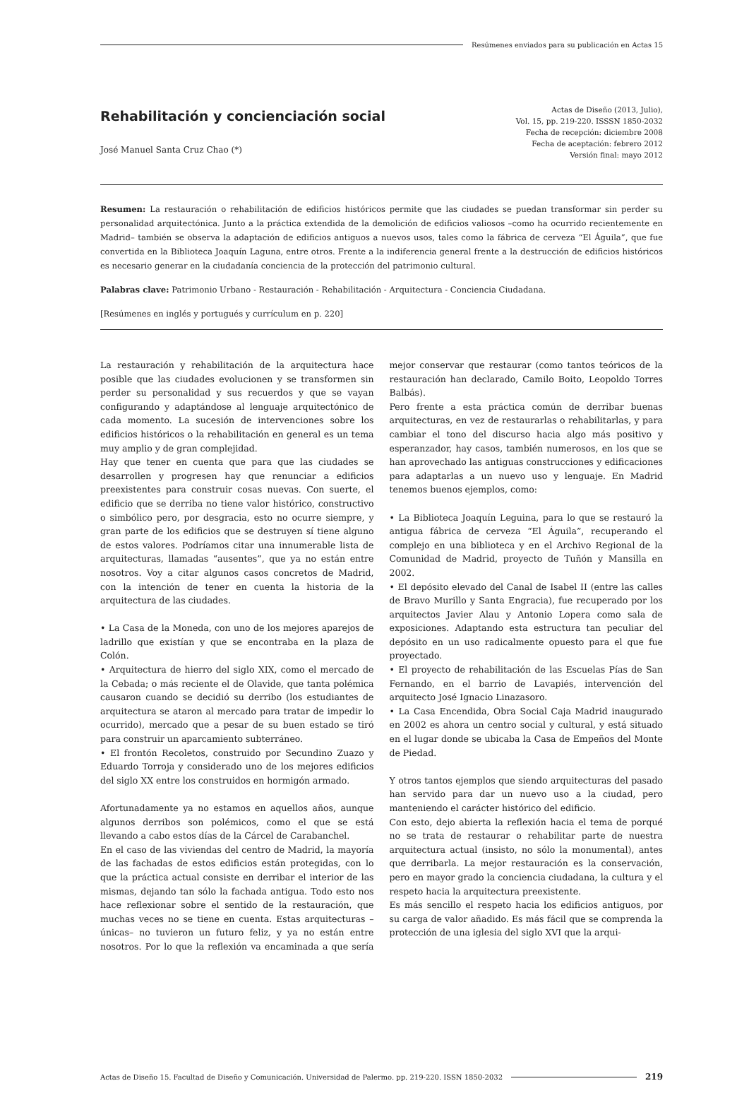Resúmenes enviados para su publicación en Actas 15
Rehabilitación y concienciación social
José Manuel Santa Cruz Chao (*)
Actas de Diseño (2013, Julio),
Vol. 15, pp. 219-220. ISSSN 1850-2032
Fecha de recepción: diciembre 2008
Fecha de aceptación: febrero 2012
Versión final: mayo 2012
Resumen: La restauración o rehabilitación de edificios históricos permite que las ciudades se puedan transformar sin perder su personalidad arquitectónica. Junto a la práctica extendida de la demolición de edificios valiosos –como ha ocurrido recientemente en Madrid– también se observa la adaptación de edificios antiguos a nuevos usos, tales como la fábrica de cerveza “El Águila”, que fue convertida en la Biblioteca Joaquín Laguna, entre otros. Frente a la indiferencia general frente a la destrucción de edificios históricos es necesario generar en la ciudadanía conciencia de la protección del patrimonio cultural.
Palabras clave: Patrimonio Urbano - Restauración - Rehabilitación - Arquitectura - Conciencia Ciudadana.
[Resúmenes en inglés y portugués y currículum en p. 220]
La restauración y rehabilitación de la arquitectura hace posible que las ciudades evolucionen y se transformen sin perder su personalidad y sus recuerdos y que se vayan configurando y adaptándose al lenguaje arquitectónico de cada momento. La sucesión de intervenciones sobre los edificios históricos o la rehabilitación en general es un tema muy amplio y de gran complejidad.
Hay que tener en cuenta que para que las ciudades se desarrollen y progresen hay que renunciar a edificios preexistentes para construir cosas nuevas. Con suerte, el edificio que se derriba no tiene valor histórico, constructivo o simbólico pero, por desgracia, esto no ocurre siempre, y gran parte de los edificios que se destruyen sí tiene alguno de estos valores. Podríamos citar una innumerable lista de arquitecturas, llamadas “ausentes”, que ya no están entre nosotros. Voy a citar algunos casos concretos de Madrid, con la intención de tener en cuenta la historia de la arquitectura de las ciudades.
• La Casa de la Moneda, con uno de los mejores aparejos de ladrillo que existían y que se encontraba en la plaza de Colón.
• Arquitectura de hierro del siglo XIX, como el mercado de la Cebada; o más reciente el de Olavide, que tanta polémica causaron cuando se decidió su derribo (los estudiantes de arquitectura se ataron al mercado para tratar de impedir lo ocurrido), mercado que a pesar de su buen estado se tiró para construir un aparcamiento subterráneo.
• El frontón Recoletos, construido por Secundino Zuazo y Eduardo Torroja y considerado uno de los mejores edificios del siglo XX entre los construidos en hormigón armado.
Afortunadamente ya no estamos en aquellos años, aunque algunos derribos son polémicos, como el que se está llevando a cabo estos días de la Cárcel de Carabanchel.
En el caso de las viviendas del centro de Madrid, la mayoría de las fachadas de estos edificios están protegidas, con lo que la práctica actual consiste en derribar el interior de las mismas, dejando tan sólo la fachada antigua. Todo esto nos hace reflexionar sobre el sentido de la restauración, que muchas veces no se tiene en cuenta. Estas arquitecturas –únicas– no tuvieron un futuro feliz, y ya no están entre nosotros. Por lo que la reflexión va encaminada a que sería mejor conservar que restaurar (como tantos teóricos de la restauración han declarado, Camilo Boito, Leopoldo Torres Balbás).
Pero frente a esta práctica común de derribar buenas arquitecturas, en vez de restaurarlas o rehabilitarlas, y para cambiar el tono del discurso hacia algo más positivo y esperanzador, hay casos, también numerosos, en los que se han aprovechado las antiguas construcciones y edificaciones para adaptarlas a un nuevo uso y lenguaje. En Madrid tenemos buenos ejemplos, como:
• La Biblioteca Joaquín Leguina, para lo que se restauró la antigua fábrica de cerveza “El Águila”, recuperando el complejo en una biblioteca y en el Archivo Regional de la Comunidad de Madrid, proyecto de Tuñón y Mansilla en 2002.
• El depósito elevado del Canal de Isabel II (entre las calles de Bravo Murillo y Santa Engracia), fue recuperado por los arquitectos Javier Alau y Antonio Lopera como sala de exposiciones. Adaptando esta estructura tan peculiar del depósito en un uso radicalmente opuesto para el que fue proyectado.
• El proyecto de rehabilitación de las Escuelas Pías de San Fernando, en el barrio de Lavapiés, intervención del arquitecto José Ignacio Linazasoro.
• La Casa Encendida, Obra Social Caja Madrid inaugurado en 2002 es ahora un centro social y cultural, y está situado en el lugar donde se ubicaba la Casa de Empeños del Monte de Piedad.
Y otros tantos ejemplos que siendo arquitecturas del pasado han servido para dar un nuevo uso a la ciudad, pero manteniendo el carácter histórico del edificio.
Con esto, dejo abierta la reflexión hacia el tema de porqué no se trata de restaurar o rehabilitar parte de nuestra arquitectura actual (insisto, no sólo la monumental), antes que derribarla. La mejor restauración es la conservación, pero en mayor grado la conciencia ciudadana, la cultura y el respeto hacia la arquitectura preexistente.
Es más sencillo el respeto hacia los edificios antiguos, por su carga de valor añadido. Es más fácil que se comprenda la protección de una iglesia del siglo XVI que la arqui-
Actas de Diseño 15. Facultad de Diseño y Comunicación. Universidad de Palermo. pp. 219-220. ISSN 1850-2032
219